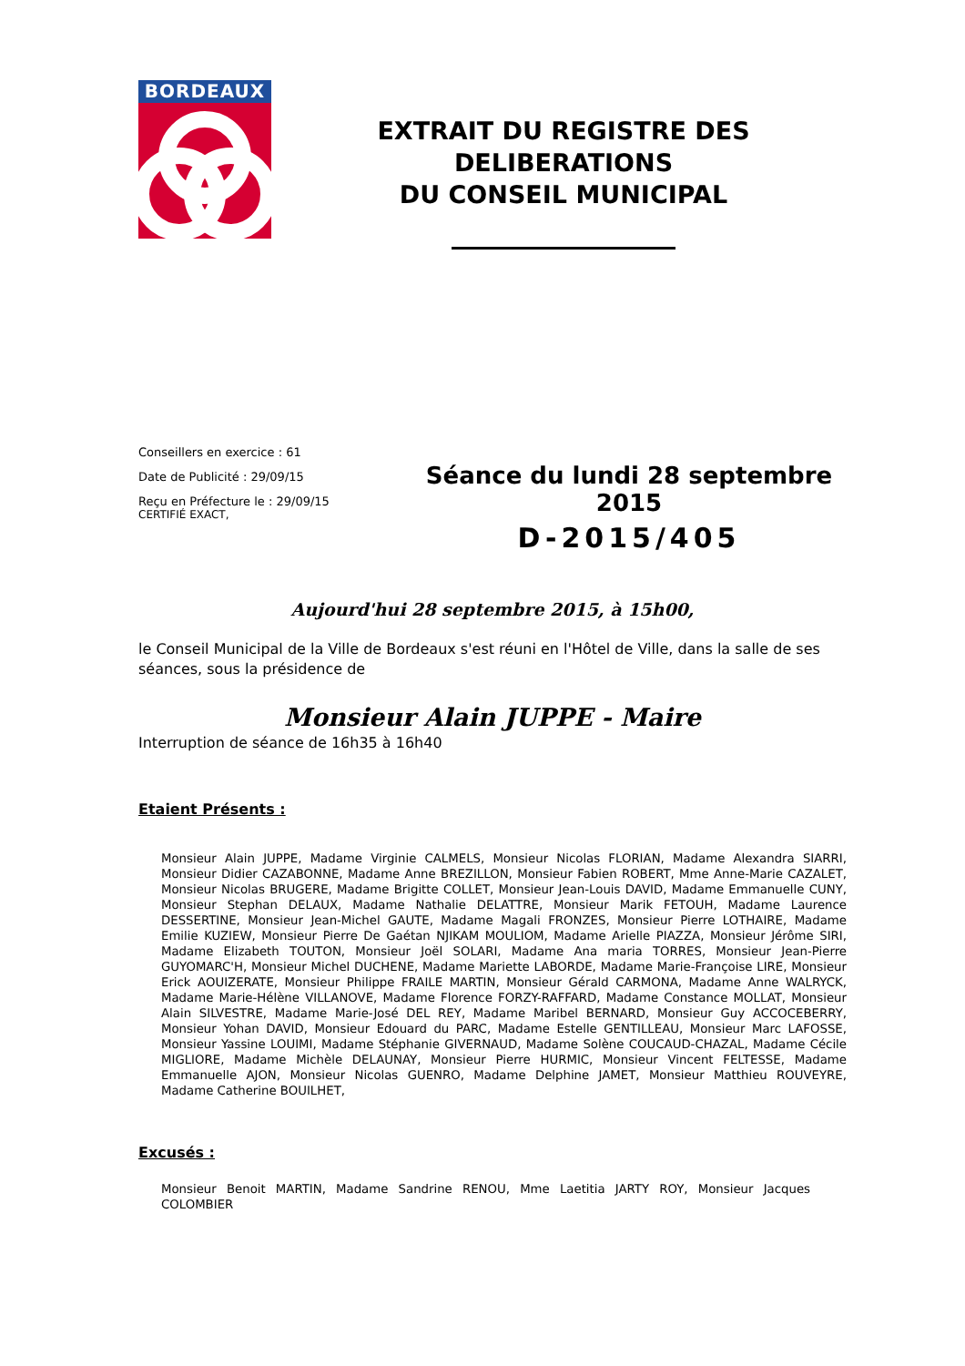BORDEAUX
EXTRAIT DU REGISTRE DES DELIBERATIONS
DU CONSEIL MUNICIPAL
Conseillers en exercice : 61
Date de Publicité : 29/09/15
Reçu en Préfecture le : 29/09/15
CERTIFIÉ EXACT,
Séance du lundi 28 septembre 2015
D-2015/405
Aujourd'hui 28 septembre 2015, à 15h00,
le Conseil Municipal de la Ville de Bordeaux s'est réuni en l'Hôtel de Ville, dans la salle de ses séances, sous la présidence de
Monsieur Alain JUPPE - Maire
Interruption de séance de 16h35 à 16h40
Etaient Présents :
Monsieur Alain JUPPE, Madame Virginie CALMELS, Monsieur Nicolas FLORIAN, Madame Alexandra SIARRI, Monsieur Didier CAZABONNE, Madame Anne BREZILLON, Monsieur Fabien ROBERT, Mme Anne-Marie CAZALET, Monsieur Nicolas BRUGERE, Madame Brigitte COLLET, Monsieur Jean-Louis DAVID, Madame Emmanuelle CUNY, Monsieur Stephan DELAUX, Madame Nathalie DELATTRE, Monsieur Marik FETOUH, Madame Laurence DESSERTINE, Monsieur Jean-Michel GAUTE, Madame Magali FRONZES, Monsieur Pierre LOTHAIRE, Madame Emilie KUZIEW, Monsieur Pierre De Gaétan NJIKAM MOULIOM, Madame Arielle PIAZZA, Monsieur Jérôme SIRI, Madame Elizabeth TOUTON, Monsieur Joël SOLARI, Madame Ana maria TORRES, Monsieur Jean-Pierre GUYOMARC'H, Monsieur Michel DUCHENE, Madame Mariette LABORDE, Madame Marie-Françoise LIRE, Monsieur Erick AOUIZERATE, Monsieur Philippe FRAILE MARTIN, Monsieur Gérald CARMONA, Madame Anne WALRYCK, Madame Marie-Hélène VILLANOVE, Madame Florence FORZY-RAFFARD, Madame Constance MOLLAT, Monsieur Alain SILVESTRE, Madame Marie-José DEL REY, Madame Maribel BERNARD, Monsieur Guy ACCOCEBERRY, Monsieur Yohan DAVID, Monsieur Edouard du PARC, Madame Estelle GENTILLEAU, Monsieur Marc LAFOSSE, Monsieur Yassine LOUIMI, Madame Stéphanie GIVERNAUD, Madame Solène COUCAUD-CHAZAL, Madame Cécile MIGLIORE, Madame Michèle DELAUNAY, Monsieur Pierre HURMIC, Monsieur Vincent FELTESSE, Madame Emmanuelle AJON, Monsieur Nicolas GUENRO, Madame Delphine JAMET, Monsieur Matthieu ROUVEYRE, Madame Catherine BOUILHET,
Excusés :
Monsieur Benoit MARTIN, Madame Sandrine RENOU, Mme Laetitia JARTY ROY, Monsieur Jacques COLOMBIER